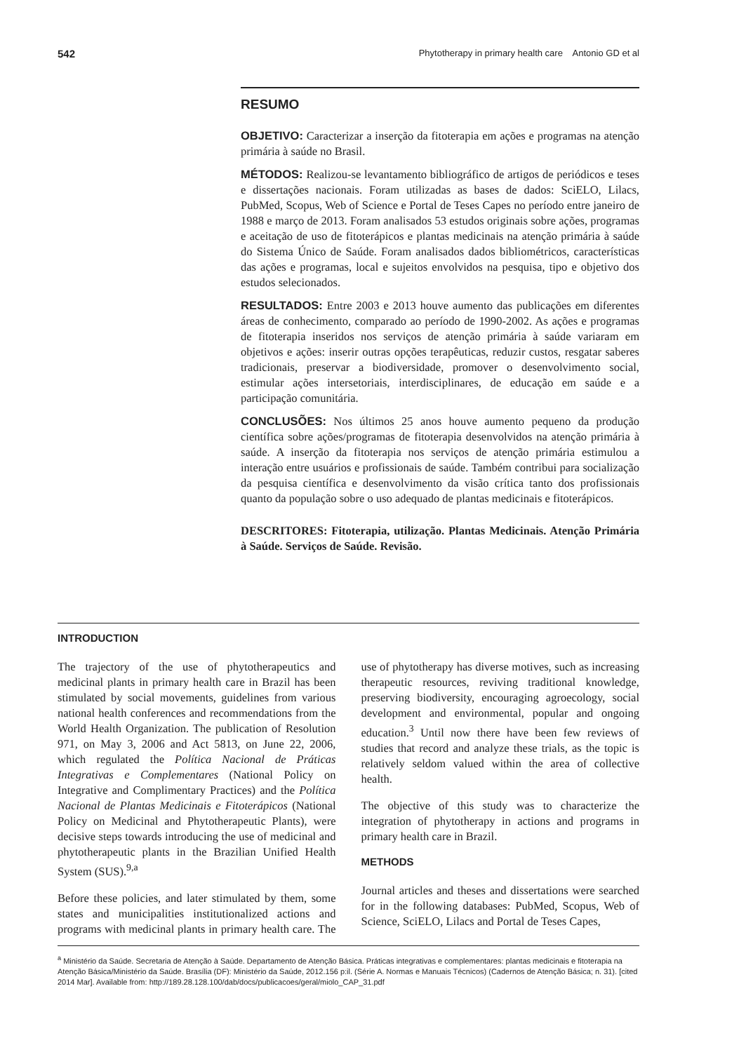542 Phytotherapy in primary health care Antonio GD et al
RESUMO
OBJETIVO: Caracterizar a inserção da fitoterapia em ações e programas na atenção primária à saúde no Brasil.
MÉTODOS: Realizou-se levantamento bibliográfico de artigos de periódicos e teses e dissertações nacionais. Foram utilizadas as bases de dados: SciELO, Lilacs, PubMed, Scopus, Web of Science e Portal de Teses Capes no período entre janeiro de 1988 e março de 2013. Foram analisados 53 estudos originais sobre ações, programas e aceitação de uso de fitoterápicos e plantas medicinais na atenção primária à saúde do Sistema Único de Saúde. Foram analisados dados bibliométricos, características das ações e programas, local e sujeitos envolvidos na pesquisa, tipo e objetivo dos estudos selecionados.
RESULTADOS: Entre 2003 e 2013 houve aumento das publicações em diferentes áreas de conhecimento, comparado ao período de 1990-2002. As ações e programas de fitoterapia inseridos nos serviços de atenção primária à saúde variaram em objetivos e ações: inserir outras opções terapêuticas, reduzir custos, resgatar saberes tradicionais, preservar a biodiversidade, promover o desenvolvimento social, estimular ações intersetoriais, interdisciplinares, de educação em saúde e a participação comunitária.
CONCLUSÕES: Nos últimos 25 anos houve aumento pequeno da produção científica sobre ações/programas de fitoterapia desenvolvidos na atenção primária à saúde. A inserção da fitoterapia nos serviços de atenção primária estimulou a interação entre usuários e profissionais de saúde. Também contribui para socialização da pesquisa científica e desenvolvimento da visão crítica tanto dos profissionais quanto da população sobre o uso adequado de plantas medicinais e fitoterápicos.
DESCRITORES: Fitoterapia, utilização. Plantas Medicinais. Atenção Primária à Saúde. Serviços de Saúde. Revisão.
INTRODUCTION
The trajectory of the use of phytotherapeutics and medicinal plants in primary health care in Brazil has been stimulated by social movements, guidelines from various national health conferences and recommendations from the World Health Organization. The publication of Resolution 971, on May 3, 2006 and Act 5813, on June 22, 2006, which regulated the Política Nacional de Práticas Integrativas e Complementares (National Policy on Integrative and Complimentary Practices) and the Política Nacional de Plantas Medicinais e Fitoterápicos (National Policy on Medicinal and Phytotherapeutic Plants), were decisive steps towards introducing the use of medicinal and phytotherapeutic plants in the Brazilian Unified Health System (SUS).<sup>9,a</sup>
Before these policies, and later stimulated by them, some states and municipalities institutionalized actions and programs with medicinal plants in primary health care. The use of phytotherapy has diverse motives, such as increasing therapeutic resources, reviving traditional knowledge, preserving biodiversity, encouraging agroecology, social development and environmental, popular and ongoing education.<sup>3</sup> Until now there have been few reviews of studies that record and analyze these trials, as the topic is relatively seldom valued within the area of collective health.
The objective of this study was to characterize the integration of phytotherapy in actions and programs in primary health care in Brazil.
METHODS
Journal articles and theses and dissertations were searched for in the following databases: PubMed, Scopus, Web of Science, SciELO, Lilacs and Portal de Teses Capes,
<sup>a</sup> Ministério da Saúde. Secretaria de Atenção à Saúde. Departamento de Atenção Básica. Práticas integrativas e complementares: plantas medicinais e fitoterapia na Atenção Básica/Ministério da Saúde. Brasília (DF): Ministério da Saúde, 2012.156 p:il. (Série A. Normas e Manuais Técnicos) (Cadernos de Atenção Básica; n. 31). [cited 2014 Mar]. Available from: http://189.28.128.100/dab/docs/publicacoes/geral/miolo_CAP_31.pdf